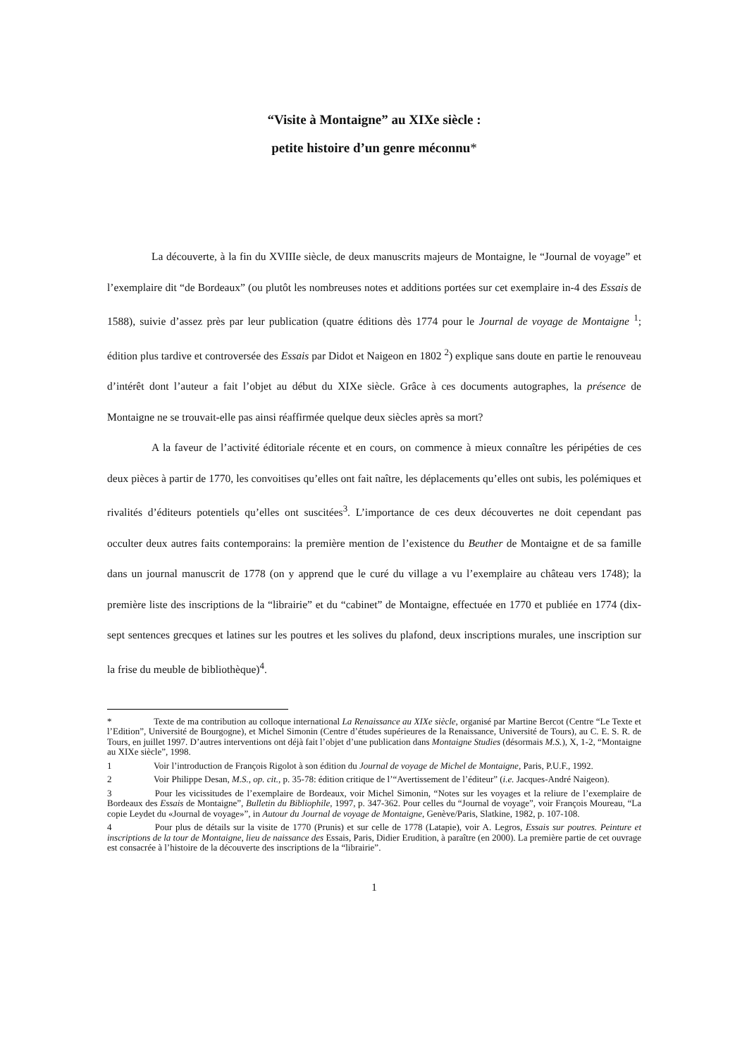“Visite à Montaigne” au XIXe siècle :
petite histoire d’un genre méconnu*
La découverte, à la fin du XVIIIe siècle, de deux manuscrits majeurs de Montaigne, le “Journal de voyage” et l’exemplaire dit “de Bordeaux” (ou plutôt les nombreuses notes et additions portées sur cet exemplaire in-4 des Essais de 1588), suivie d’assez près par leur publication (quatre éditions dès 1774 pour le Journal de voyage de Montaigne <sup>1</sup>; édition plus tardive et controversée des Essais par Didot et Naigeon en 1802 <sup>2</sup>) explique sans doute en partie le renouveau d’intérêt dont l’auteur a fait l’objet au début du XIXe siècle. Grâce à ces documents autographes, la présence de Montaigne ne se trouvait-elle pas ainsi réaffirmée quelque deux siècles après sa mort?
A la faveur de l’activité éditoriale récente et en cours, on commence à mieux connaître les péripéties de ces deux pièces à partir de 1770, les convoitises qu’elles ont fait naître, les déplacements qu’elles ont subis, les polémiques et rivalités d’éditeurs potentiels qu’elles ont suscitées<sup>3</sup>. L’importance de ces deux découvertes ne doit cependant pas occulter deux autres faits contemporains: la première mention de l’existence du Beuther de Montaigne et de sa famille dans un journal manuscrit de 1778 (on y apprend que le curé du village a vu l’exemplaire au château vers 1748); la première liste des inscriptions de la “librairie” et du “cabinet” de Montaigne, effectuée en 1770 et publiée en 1774 (dix-sept sentences grecques et latines sur les poutres et les solives du plafond, deux inscriptions murales, une inscription sur la frise du meuble de bibliothèque)<sup>4</sup>.
* Texte de ma contribution au colloque international La Renaissance au XIXe siècle, organisé par Martine Bercot (Centre “Le Texte et l’Edition”, Université de Bourgogne), et Michel Simonin (Centre d’études supérieures de la Renaissance, Université de Tours), au C. E. S. R. de Tours, en juillet 1997. D’autres interventions ont déjà fait l’objet d’une publication dans Montaigne Studies (désormais M.S.), X, 1-2, “Montaigne au XIXe siècle”, 1998.
1 Voir l’introduction de François Rigolot à son édition du Journal de voyage de Michel de Montaigne, Paris, P.U.F., 1992.
2 Voir Philippe Desan, M.S., op. cit., p. 35-78: édition critique de l’“Avertissement de l’éditeur” (i.e. Jacques-André Naigeon).
3 Pour les vicissitudes de l’exemplaire de Bordeaux, voir Michel Simonin, “Notes sur les voyages et la reliure de l’exemplaire de Bordeaux des Essais de Montaigne”, Bulletin du Bibliophile, 1997, p. 347-362. Pour celles du “Journal de voyage”, voir François Moureau, “La copie Leydet du «Journal de voyage»”, in Autour du Journal de voyage de Montaigne, Genève/Paris, Slatkine, 1982, p. 107-108.
4 Pour plus de détails sur la visite de 1770 (Prunis) et sur celle de 1778 (Latapie), voir A. Legros, Essais sur poutres. Peinture et inscriptions de la tour de Montaigne, lieu de naissance des Essais, Paris, Didier Erudition, à paraître (en 2000). La première partie de cet ouvrage est consacrée à l’histoire de la découverte des inscriptions de la “librairie”.
1